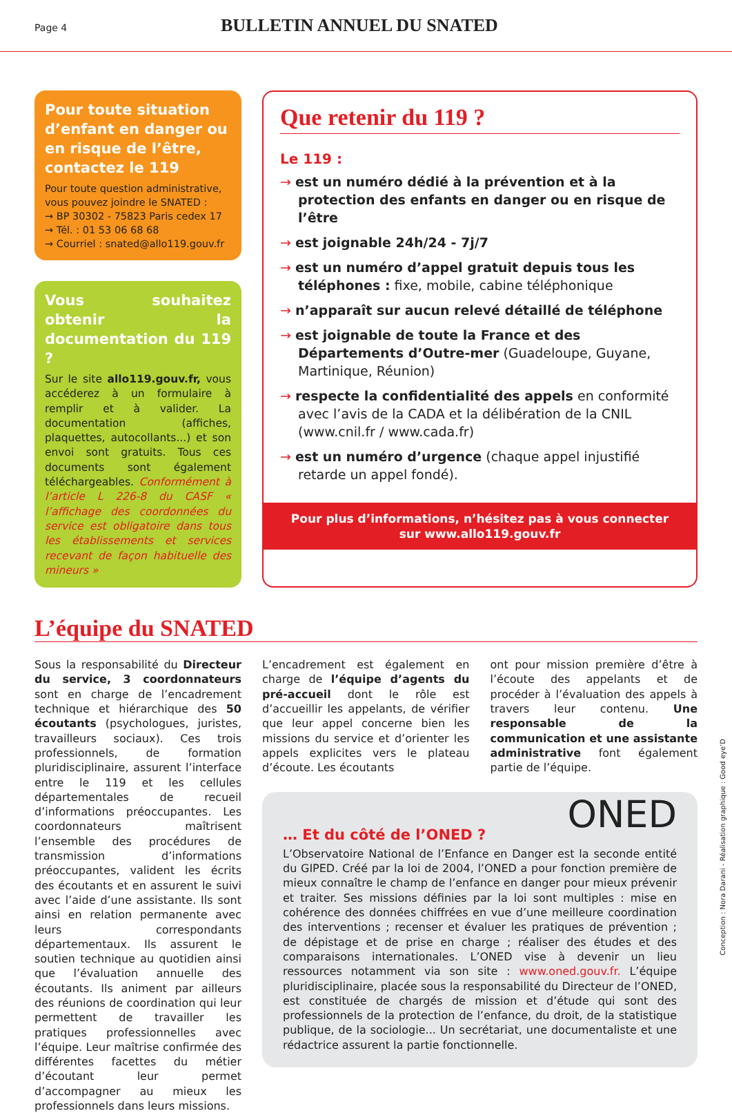Page 4
BULLETIN ANNUEL DU SNATED
Pour toute situation d’enfant en danger ou en risque de l’être, contactez le 119
Pour toute question administrative, vous pouvez joindre le SNATED :
→ BP 30302 - 75823 Paris cedex 17
→ Tél. : 01 53 06 68 68
→ Courriel : snated@allo119.gouv.fr
Vous souhaitez obtenir la documentation du 119 ?
Sur le site allo119.gouv.fr, vous accéderez à un formulaire à remplir et à valider. La documentation (affiches, plaquettes, autocollants...) et son envoi sont gratuits. Tous ces documents sont également téléchargeables. Conformément à l’article L 226-8 du CASF « l’affichage des coordonnées du service est obligatoire dans tous les établissements et services recevant de façon habituelle des mineurs »
Que retenir du 119 ?
Le 119 :
→ est un numéro dédié à la prévention et à la protection des enfants en danger ou en risque de l’être
→ est joignable 24h/24 - 7j/7
→ est un numéro d’appel gratuit depuis tous les téléphones : fixe, mobile, cabine téléphonique
→ n’apparaît sur aucun relevé détaillé de téléphone
→ est joignable de toute la France et des Départements d’Outre-mer (Guadeloupe, Guyane, Martinique, Réunion)
→ respecte la confidentialité des appels en conformité avec l’avis de la CADA et la délibération de la CNIL (www.cnil.fr / www.cada.fr)
→ est un numéro d’urgence (chaque appel injustifié retarde un appel fondé).
Pour plus d’informations, n’hésitez pas à vous connecter
sur www.allo119.gouv.fr
L’équipe du SNATED
Sous la responsabilité du Directeur du service, 3 coordonnateurs sont en charge de l’encadrement technique et hiérarchique des 50 écoutants (psychologues, juristes, travailleurs sociaux). Ces trois professionnels, de formation pluridisciplinaire, assurent l’interface entre le 119 et les cellules départementales de recueil d’informations préoccupantes. Les coordonnateurs maîtrisent l’ensemble des procédures de transmission d’informations préoccupantes, valident les écrits des écoutants et en assurent le suivi avec l’aide d’une assistante. Ils sont ainsi en relation permanente avec leurs correspondants départementaux. Ils assurent le soutien technique au quotidien ainsi que l’évaluation annuelle des écoutants. Ils animent par ailleurs des réunions de coordination qui leur permettent de travailler les pratiques professionnelles avec l’équipe. Leur maîtrise confirmée des différentes facettes du métier d’écoutant leur permet d’accompagner au mieux les professionnels dans leurs missions.
L’encadrement est également en charge de l’équipe d’agents du pré-accueil dont le rôle est d’accueillir les appelants, de vérifier que leur appel concerne bien les missions du service et d’orienter les appels explicites vers le plateau d’écoute. Les écoutants
ont pour mission première d’être à l’écoute des appelants et de procéder à l’évaluation des appels à travers leur contenu. Une responsable de la communication et une assistante administrative font également partie de l’équipe.
ONED
… Et du côté de l’ONED ?
L’Observatoire National de l’Enfance en Danger est la seconde entité du GIPED. Créé par la loi de 2004, l’ONED a pour fonction première de mieux connaître le champ de l’enfance en danger pour mieux prévenir et traiter. Ses missions définies par la loi sont multiples : mise en cohérence des données chiffrées en vue d’une meilleure coordination des interventions ; recenser et évaluer les pratiques de prévention ; de dépistage et de prise en charge ; réaliser des études et des comparaisons internationales. L’ONED vise à devenir un lieu ressources notamment via son site : www.oned.gouv.fr. L’équipe pluridisciplinaire, placée sous la responsabilité du Directeur de l’ONED, est constituée de chargés de mission et d’étude qui sont des professionnels de la protection de l’enfance, du droit, de la statistique publique, de la sociologie... Un secrétariat, une documentaliste et une rédactrice assurent la partie fonctionnelle.
Conception : Nora Darani - Réalisation graphique : Good eye’D